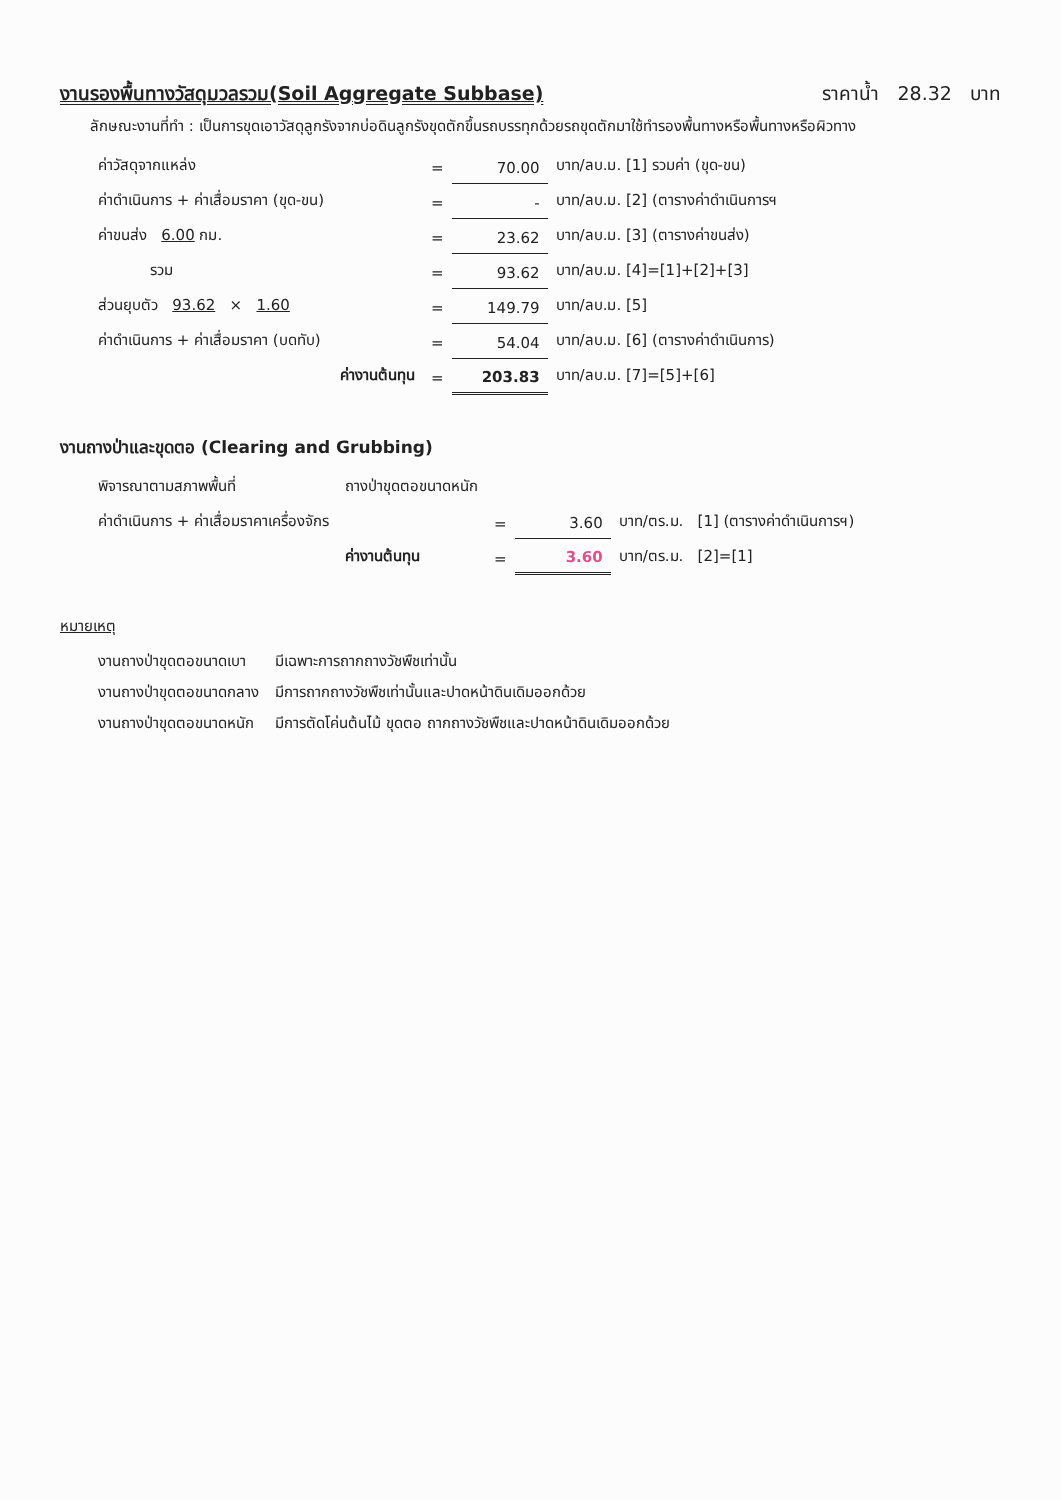งานรองพื้นทางวัสดุมวลรวม(Soil Aggregate Subbase) ราคาน้ำ 28.32 บาท
ลักษณะงานที่ทำ : เป็นการขุดเอาวัสดุลูกรังจากบ่อดินลูกรังขุดตักขึ้นรถบรรทุกด้วยรถขุดตักมาใช้ทำรองพื้นทางหรือพื้นทางหรือผิวทาง
| ค่าวัสดุจากแหล่ง | | = | 70.00 | บาท/ลบ.ม. [1] รวมค่า (ขุด-ขน) |
| ค่าดำเนินการ + ค่าเสื่อมราคา (ขุด-ขน) | | = | - | บาท/ลบ.ม. [2] (ตารางค่าดำเนินการฯ |
| ค่าขนส่ง 6.00 กม. | | = | 23.62 | บาท/ลบ.ม. [3] (ตารางค่าขนส่ง) |
| รวม | | = | 93.62 | บาท/ลบ.ม. [4]=[1]+[2]+[3] |
| ส่วนยุบตัว 93.62 × 1.60 | | = | 149.79 | บาท/ลบ.ม. [5] |
| ค่าดำเนินการ + ค่าเสื่อมราคา (บดทับ) | | = | 54.04 | บาท/ลบ.ม. [6] (ตารางค่าดำเนินการ) |
| | ค่างานต้นทุน | = | 203.83 | บาท/ลบ.ม. [7]=[5]+[6] |
งานถางป่าและขุดตอ (Clearing and Grubbing)
| พิจารณาตามสภาพพื้นที่ | ถางป่าขุดตอขนาดหนัก | | | |
| ค่าดำเนินการ + ค่าเสื่อมราคาเครื่องจักร | | = | 3.60 | บาท/ตร.ม. [1] (ตารางค่าดำเนินการฯ) |
| | ค่างานต้นทุน | = | 3.60 | บาท/ตร.ม. [2]=[1] |
หมายเหตุ
| งานถางป่าขุดตอขนาดเบา | มีเฉพาะการถากถางวัชพืชเท่านั้น |
| งานถางป่าขุดตอขนาดกลาง | มีการถากถางวัชพืชเท่านั้นและปาดหน้าดินเดิมออกด้วย |
| งานถางป่าขุดตอขนาดหนัก | มีการตัดโค่นต้นไม้ ขุดตอ ถากถางวัชพืชและปาดหน้าดินเดิมออกด้วย |